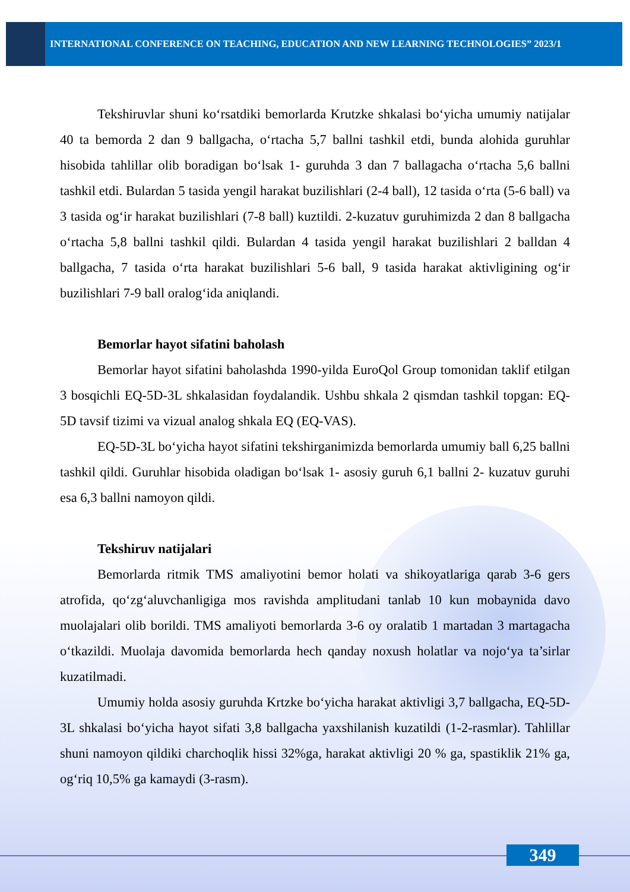INTERNATIONAL CONFERENCE ON TEACHING, EDUCATION AND NEW LEARNING TECHNOLOGIES” 2023/1
Tekshiruvlar shuni ko‘rsatdiki bemorlarda Krutzke shkalasi bo‘yicha umumiy natijalar 40 ta bemorda 2 dan 9 ballgacha, o‘rtacha 5,7 ballni tashkil etdi, bunda alohida guruhlar hisobida tahlillar olib boradigan bo‘lsak 1- guruhda 3 dan 7 ballagacha o‘rtacha 5,6 ballni tashkil etdi. Bulardan 5 tasida yengil harakat buzilishlari (2-4 ball), 12 tasida o‘rta (5-6 ball) va 3 tasida og‘ir harakat buzilishlari (7-8 ball) kuztildi. 2-kuzatuv guruhimizda 2 dan 8 ballgacha o‘rtacha 5,8 ballni tashkil qildi. Bulardan 4 tasida yengil harakat buzilishlari 2 balldan 4 ballgacha, 7 tasida o‘rta harakat buzilishlari 5-6 ball, 9 tasida harakat aktivligining og‘ir buzilishlari 7-9 ball oralog‘ida aniqlandi.
Bemorlar hayot sifatini baholash
Bemorlar hayot sifatini baholashda 1990-yilda EuroQol Group tomonidan taklif etilgan 3 bosqichli EQ-5D-3L shkalasidan foydalandik. Ushbu shkala 2 qismdan tashkil topgan: EQ-5D tavsif tizimi va vizual analog shkala EQ (EQ-VAS).
EQ-5D-3L bo‘yicha hayot sifatini tekshirganimizda bemorlarda umumiy ball 6,25 ballni tashkil qildi. Guruhlar hisobida oladigan bo‘lsak 1- asosiy guruh 6,1 ballni 2- kuzatuv guruhi esa 6,3 ballni namoyon qildi.
Tekshiruv natijalari
Bemorlarda ritmik TMS amaliyotini bemor holati va shikoyatlariga qarab 3-6 gers atrofida, qo‘zg‘aluvchanligiga mos ravishda amplitudani tanlab 10 kun mobaynida davo muolajalari olib borildi. TMS amaliyoti bemorlarda 3-6 oy oralatib 1 martadan 3 martagacha o‘tkazildi. Muolaja davomida bemorlarda hech qanday noxush holatlar va nojo‘ya ta’sirlar kuzatilmadi.
Umumiy holda asosiy guruhda Krtzke bo‘yicha harakat aktivligi 3,7 ballgacha, EQ-5D-3L shkalasi bo‘yicha hayot sifati 3,8 ballgacha yaxshilanish kuzatildi (1-2-rasmlar). Tahlillar shuni namoyon qildiki charchoqlik hissi 32%ga, harakat aktivligi 20 % ga, spastiklik 21% ga, og‘riq 10,5% ga kamaydi (3-rasm).
349